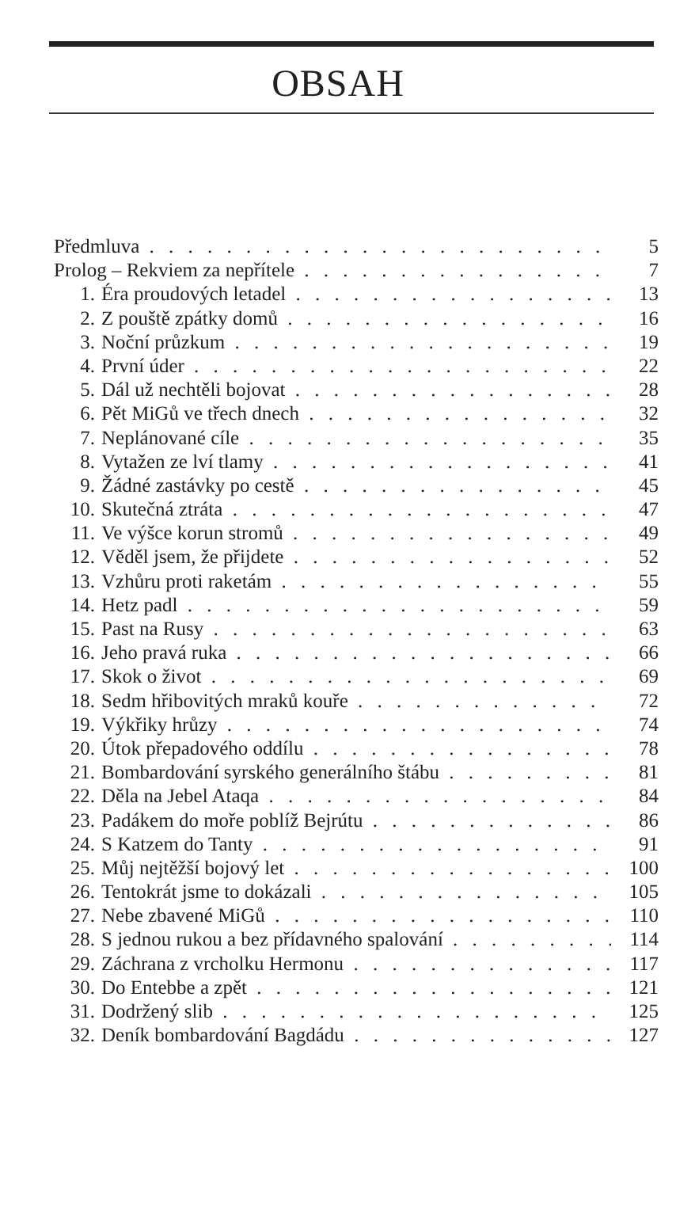OBSAH
Předmluva 5
Prolog – Rekviem za nepřítele 7
1. Éra proudových letadel 13
2. Z pouště zpátky domů 16
3. Noční průzkum 19
4. První úder 22
5. Dál už nechtěli bojovat 28
6. Pět MiGů ve třech dnech 32
7. Neplánované cíle 35
8. Vytažen ze lví tlamy 41
9. Žádné zastávky po cestě 45
10. Skutečná ztráta 47
11. Ve výšce korun stromů 49
12. Věděl jsem, že přijdete 52
13. Vzhůru proti raketám 55
14. Hetz padl 59
15. Past na Rusy 63
16. Jeho pravá ruka 66
17. Skok o život 69
18. Sedm hřibovitých mraků kouře 72
19. Výkřiky hrůzy 74
20. Útok přepadového oddílu 78
21. Bombardování syrského generálního štábu 81
22. Děla na Jebel Ataqa 84
23. Padákem do moře poblíž Bejrútu 86
24. S Katzem do Tanty 91
25. Můj nejtěžší bojový let 100
26. Tentokrát jsme to dokázali 105
27. Nebe zbavené MiGů 110
28. S jednou rukou a bez přídavného spalování 114
29. Záchrana z vrcholku Hermonu 117
30. Do Entebbe a zpět 121
31. Dodržený slib 125
32. Deník bombardování Bagdádu 127